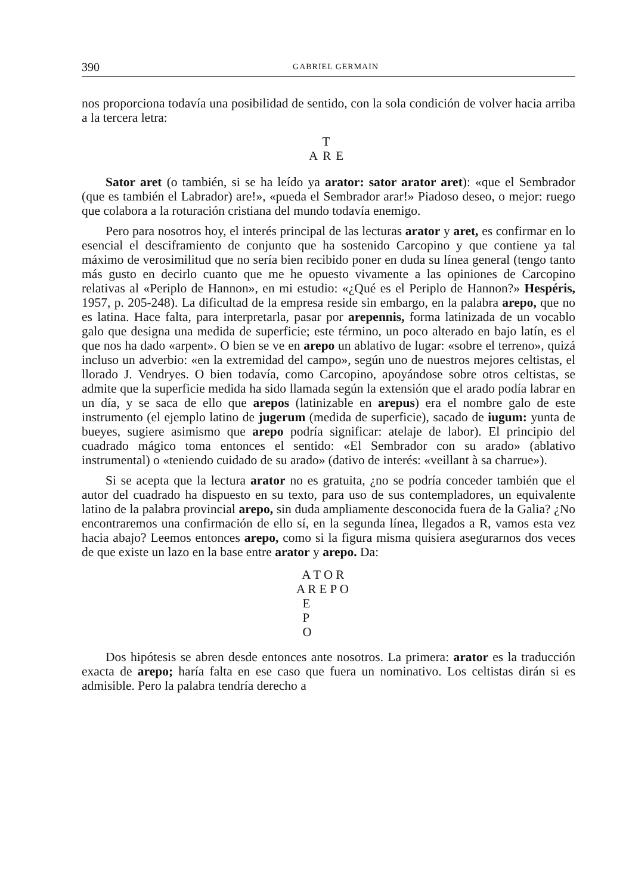390 GABRIEL GERMAIN
nos proporciona todavía una posibilidad de sentido, con la sola condición de volver hacia arriba a la tercera letra:
T
ARE
Sator aret (o también, si se ha leído ya arator: sator arator aret): «que el Sembrador (que es también el Labrador) are!», «pueda el Sembrador arar!» Piadoso deseo, o mejor: ruego que colabora a la roturación cristiana del mundo todavía enemigo.
Pero para nosotros hoy, el interés principal de las lecturas arator y aret, es confirmar en lo esencial el desciframiento de conjunto que ha sostenido Carcopino y que contiene ya tal máximo de verosimilitud que no sería bien recibido poner en duda su línea general (tengo tanto más gusto en decirlo cuanto que me he opuesto vivamente a las opiniones de Carcopino relativas al «Periplo de Hannon», en mi estudio: «¿Qué es el Periplo de Hannon?» Hespéris, 1957, p. 205-248). La dificultad de la empresa reside sin embargo, en la palabra arepo, que no es latina. Hace falta, para interpretarla, pasar por arepennis, forma latinizada de un vocablo galo que designa una medida de superficie; este término, un poco alterado en bajo latín, es el que nos ha dado «arpent». O bien se ve en arepo un ablativo de lugar: «sobre el terreno», quizá incluso un adverbio: «en la extremidad del campo», según uno de nuestros mejores celtistas, el llorado J. Vendryes. O bien todavía, como Carcopino, apoyándose sobre otros celtistas, se admite que la superficie medida ha sido llamada según la extensión que el arado podía labrar en un día, y se saca de ello que arepos (latinizable en arepus) era el nombre galo de este instrumento (el ejemplo latino de jugerum (medida de superficie), sacado de iugum: yunta de bueyes, sugiere asimismo que arepo podría significar: atelaje de labor). El principio del cuadrado mágico toma entonces el sentido: «El Sembrador con su arado» (ablativo instrumental) o «teniendo cuidado de su arado» (dativo de interés: «veillant à sa charrue»).
Si se acepta que la lectura arator no es gratuita, ¿no se podría conceder también que el autor del cuadrado ha dispuesto en su texto, para uso de sus contempladores, un equivalente latino de la palabra provincial arepo, sin duda ampliamente desconocida fuera de la Galia? ¿No encontraremos una confirmación de ello sí, en la segunda línea, llegados a R, vamos esta vez hacia abajo? Leemos entonces arepo, como si la figura misma quisiera asegurarnos dos veces de que existe un lazo en la base entre arator y arepo. Da:
  A T O R
A R E P O
  E
  P
  O
Dos hipótesis se abren desde entonces ante nosotros. La primera: arator es la traducción exacta de arepo; haría falta en ese caso que fuera un nominativo. Los celtistas dirán si es admisible. Pero la palabra tendría derecho a